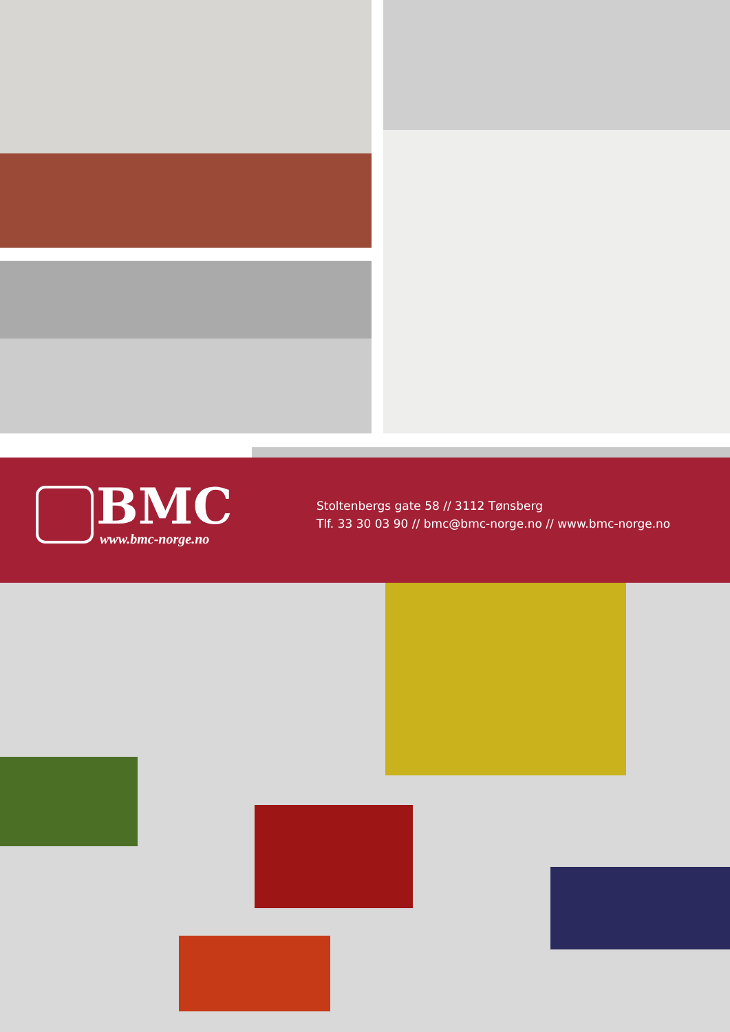BMC
www.bmc-norge.no
Stoltenbergs gate 58 // 3112 Tønsberg
Tlf. 33 30 03 90 // bmc@bmc-norge.no // www.bmc-norge.no